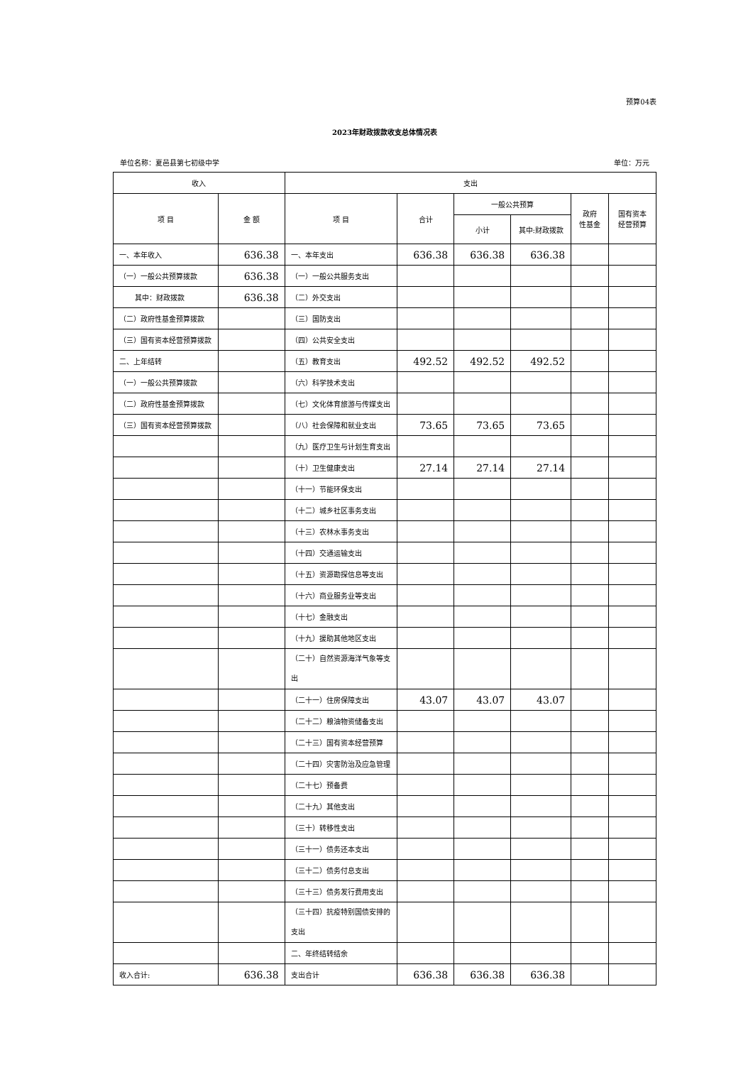预算04表
2023年财政拨款收支总体情况表
单位名称：夏邑县第七初级中学 单位：万元
| 收入 | | 支出 | | | | | |
| --- | --- | --- | --- | --- | --- | --- | --- |
| 项 目 | 金 额 | 项 目 | 合计 | 一般公共预算 | | 政府 性基金 | 国有资本 经营预算 |
| | | | | 小计 | 其中:财政拨款 | | |
| 一、本年收入 | 636.38 | 一、本年支出 | 636.38 | 636.38 | 636.38 | | |
| （一）一般公共预算拨款 | 636.38 | （一）一般公共服务支出 | | | | | |
| 其中：财政拨款 | 636.38 | （二）外交支出 | | | | | |
| （二）政府性基金预算拨款 | | （三）国防支出 | | | | | |
| （三）国有资本经营预算拨款 | | （四）公共安全支出 | | | | | |
| 二、上年结转 | | （五）教育支出 | 492.52 | 492.52 | 492.52 | | |
| （一）一般公共预算拨款 | | （六）科学技术支出 | | | | | |
| （二）政府性基金预算拨款 | | （七）文化体育旅游与传媒支出 | | | | | |
| （三）国有资本经营预算拨款 | | （八）社会保障和就业支出 | 73.65 | 73.65 | 73.65 | | |
| | | （九）医疗卫生与计划生育支出 | | | | | |
| | | （十）卫生健康支出 | 27.14 | 27.14 | 27.14 | | |
| | | （十一）节能环保支出 | | | | | |
| | | （十二）城乡社区事务支出 | | | | | |
| | | （十三）农林水事务支出 | | | | | |
| | | （十四）交通运输支出 | | | | | |
| | | （十五）资源勘探信息等支出 | | | | | |
| | | （十六）商业服务业等支出 | | | | | |
| | | （十七）金融支出 | | | | | |
| | | （十九）援助其他地区支出 | | | | | |
| | | （二十）自然资源海洋气象等支出 | | | | | |
| | | （二十一）住房保障支出 | 43.07 | 43.07 | 43.07 | | |
| | | （二十二）粮油物资储备支出 | | | | | |
| | | （二十三）国有资本经营预算 | | | | | |
| | | （二十四）灾害防治及应急管理 | | | | | |
| | | （二十七）预备费 | | | | | |
| | | （二十九）其他支出 | | | | | |
| | | （三十）转移性支出 | | | | | |
| | | （三十一）债务还本支出 | | | | | |
| | | （三十二）债务付息支出 | | | | | |
| | | （三十三）债务发行费用支出 | | | | | |
| | | （三十四）抗疫特别国债安排的支出 | | | | | |
| | | 二、年终结转结余 | | | | | |
| 收入合计: | 636.38 | 支出合计 | 636.38 | 636.38 | 636.38 | | |